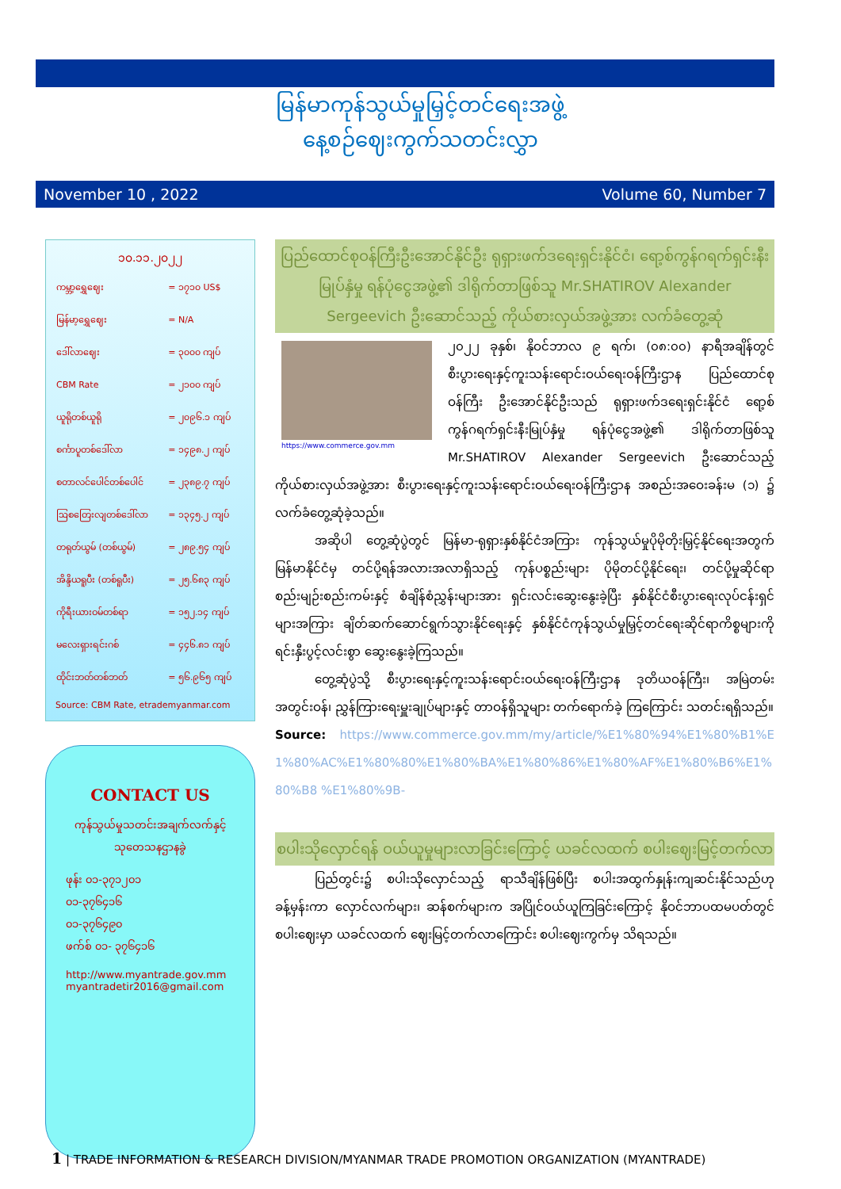မြန်မာကုန်သွယ်မှုမြှင့်တင်ရေးအဖွဲ့
နေ့စဉ်ဈေးကွက်သတင်းလွှာ
November 10 , 2022 Volume 60, Number 7
၁၀.၁၁.၂၀၂၂
| ကမ္ဘာ့ရွှေဈေး | = ၁၇၁၀ US$ |
| မြန်မာ့ရွှေဈေး | = N/A |
| ဒေါ်လာဈေး | = ၃၀၀၀ ကျပ် |
| CBM Rate | = ၂၁၀၀ ကျပ် |
| ယူရိုတစ်ယူရို | = ၂၀၉၆.၁ ကျပ် |
| စင်္ကာပူတစ်ဒေါ်လာ | = ၁၄၉၈.၂ ကျပ် |
| စတာလင်ပေါင်တစ်ပေါင် | = ၂၃၈၉.၇ ကျပ် |
| ဩစတြေးလျတစ်ဒေါ်လာ | = ၁၃၄၅.၂ ကျပ် |
| တရုတ်ယွမ် (တစ်ယွမ်) | = ၂၈၉.၅၄ ကျပ် |
| အိန္ဒိယရူပီး (တစ်ရူပီး) | = ၂၅.၆၈၃ ကျပ် |
| ကိုရီးယားဝမ်တစ်ရာ | = ၁၅၂.၁၄ ကျပ် |
| မလေးရှားရင်းဂစ် | = ၄၄၆.၈၁ ကျပ် |
| ထိုင်းဘတ်တစ်ဘတ် | = ၅၆.၉၆၅ ကျပ် |
Source: CBM Rate, etrademyanmar.com
CONTACT US
ကုန်သွယ်မှုသတင်းအချက်လက်နှင့်
သုတေသနဌာနခွဲ
ဖုန်း ၀၁-၃၇၁၂၀၁
၀၁-၃၇၆၄၁၆
၀၁-၃၇၆၄၉၀
ဖက်စ် ၀၁- ၃၇၆၄၁၆
http://www.myantrade.gov.mm
myantradetir2016@gmail.com
ပြည်ထောင်စုဝန်ကြီးဦးအောင်နိုင်ဦး ရုရှားဖက်ဒရေးရှင်းနိုင်ငံ၊ ရော့စ်ကွန်ဂရက်ရှင်းနီးမြုပ်နှံမှု ရန်ပုံငွေအဖွဲ့၏ ဒါရိုက်တာဖြစ်သူ Mr.SHATIROV Alexander Sergeevich ဦးဆောင်သည့် ကိုယ်စားလှယ်အဖွဲ့အား လက်ခံတွေ့ဆုံ
https://www.commerce.gov.mm
၂၀၂၂ ခုနှစ်၊ နိုဝင်ဘာလ ၉ ရက်၊ (၀၈:၀၀) နာရီအချိန်တွင် စီးပွားရေးနှင့်ကူးသန်းရောင်းဝယ်ရေးဝန်ကြီးဌာန ပြည်ထောင်စုဝန်ကြီး ဦးအောင်နိုင်ဦးသည် ရုရှားဖက်ဒရေးရှင်းနိုင်ငံ ရော့စ်ကွန်ဂရက်ရှင်းနီးမြုပ်နှံမှု ရန်ပုံငွေအဖွဲ့၏ ဒါရိုက်တာဖြစ်သူ Mr.SHATIROV Alexander Sergeevich ဦးဆောင်သည့် ကိုယ်စားလှယ်အဖွဲ့အား စီးပွားရေးနှင့်ကူးသန်းရောင်းဝယ်ရေးဝန်ကြီးဌာန အစည်းအဝေးခန်းမ (၁) ၌ လက်ခံတွေ့ဆုံခဲ့သည်။
အဆိုပါ တွေ့ဆုံပွဲတွင် မြန်မာ-ရုရှားနှစ်နိုင်ငံအကြား ကုန်သွယ်မှုပိုမိုတိုးမြှင့်နိုင်ရေးအတွက် မြန်မာနိုင်ငံမှ တင်ပို့ရန်အလားအလာရှိသည့် ကုန်ပစ္စည်းများ ပိုမိုတင်ပို့နိုင်ရေး၊ တင်ပို့မှုဆိုင်ရာ စည်းမျဉ်းစည်းကမ်းနှင့် စံချိန်စံညွှန်းများအား ရှင်းလင်းဆွေးနွေးခဲ့ပြီး နှစ်နိုင်ငံစီးပွားရေးလုပ်ငန်းရှင်များအကြား ချိတ်ဆက်ဆောင်ရွက်သွားနိုင်ရေးနှင့် နှစ်နိုင်ငံကုန်သွယ်မှုမြှင့်တင်ရေးဆိုင်ရာကိစ္စများကို ရင်းနှီးပွင့်လင်းစွာ ဆွေးနွေးခဲ့ကြသည်။
တွေ့ဆုံပွဲသို့ စီးပွားရေးနှင့်ကူးသန်းရောင်းဝယ်ရေးဝန်ကြီးဌာန ဒုတိယဝန်ကြီး၊ အမြဲတမ်းအတွင်းဝန်၊ ညွှန်ကြားရေးမှူးချုပ်များနှင့် တာဝန်ရှိသူများ တက်ရောက်ခဲ့ ကြကြောင်း သတင်းရရှိသည်။
Source: https://www.commerce.gov.mm/my/article/%E1%80%94%E1%80%B1%E1%80%AC%E1%80%80%E1%80%BA%E1%80%86%E1%80%AF%E1%80%B6%E1%80%B8 %E1%80%9B-
စပါးသိုလှောင်ရန် ဝယ်ယူမှုများလာခြင်းကြောင့် ယခင်လထက် စပါးဈေးမြင့်တက်လာ
ပြည်တွင်း၌ စပါးသိုလှောင်သည့် ရာသီချိန်ဖြစ်ပြီး စပါးအထွက်နှုန်းကျဆင်းနိုင်သည်ဟု ခန့်မှန်းကာ လှောင်လက်များ၊ ဆန်စက်များက အပြိုင်ဝယ်ယူကြခြင်းကြောင့် နိုဝင်ဘာပထမပတ်တွင် စပါးဈေးမှာ ယခင်လထက် ဈေးမြင့်တက်လာကြောင်း စပါးဈေးကွက်မှ သိရသည်။
1 | TRADE INFORMATION & RESEARCH DIVISION/MYANMAR TRADE PROMOTION ORGANIZATION (MYANTRADE)